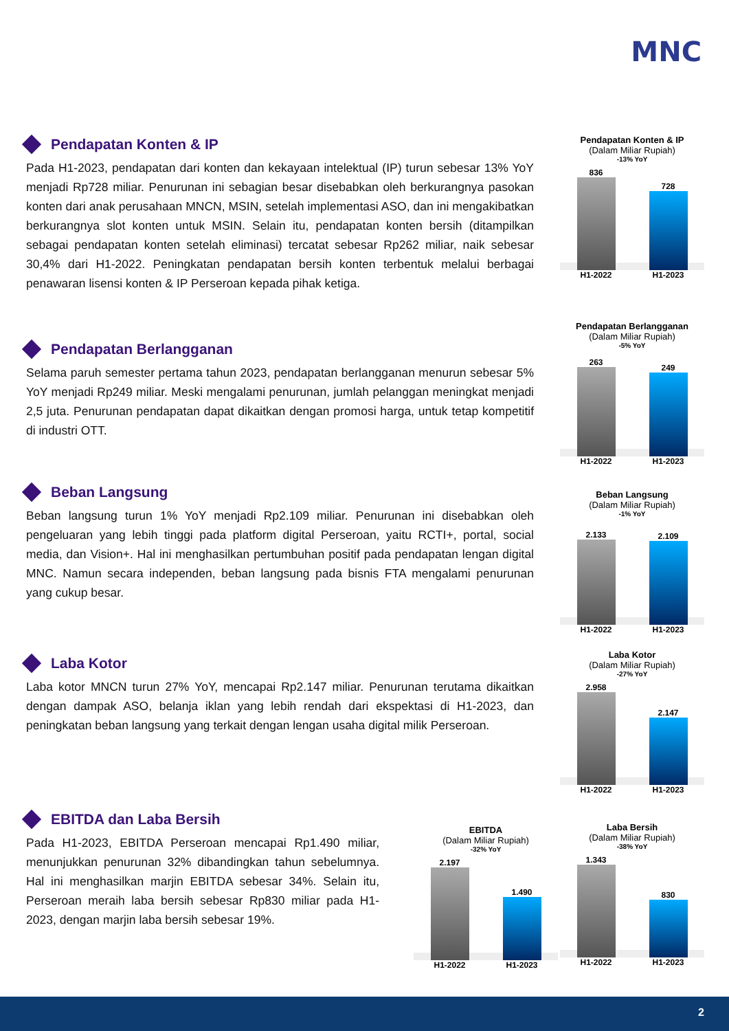MNC
Pendapatan Konten & IP
Pada H1-2023, pendapatan dari konten dan kekayaan intelektual (IP) turun sebesar 13% YoY menjadi Rp728 miliar. Penurunan ini sebagian besar disebabkan oleh berkurangnya pasokan konten dari anak perusahaan MNCN, MSIN, setelah implementasi ASO, dan ini mengakibatkan berkurangnya slot konten untuk MSIN. Selain itu, pendapatan konten bersih (ditampilkan sebagai pendapatan konten setelah eliminasi) tercatat sebesar Rp262 miliar, naik sebesar 30,4% dari H1-2022. Peningkatan pendapatan bersih konten terbentuk melalui berbagai penawaran lisensi konten & IP Perseroan kepada pihak ketiga.
Pendapatan Konten & IP
(Dalam Miliar Rupiah)
-13% YoY
836
728
H1-2022 H1-2023
Pendapatan Berlangganan
Selama paruh semester pertama tahun 2023, pendapatan berlangganan menurun sebesar 5% YoY menjadi Rp249 miliar. Meski mengalami penurunan, jumlah pelanggan meningkat menjadi 2,5 juta. Penurunan pendapatan dapat dikaitkan dengan promosi harga, untuk tetap kompetitif di industri OTT.
Pendapatan Berlangganan
(Dalam Miliar Rupiah)
-5% YoY
263
249
H1-2022 H1-2023
Beban Langsung
Beban langsung turun 1% YoY menjadi Rp2.109 miliar. Penurunan ini disebabkan oleh pengeluaran yang lebih tinggi pada platform digital Perseroan, yaitu RCTI+, portal, social media, dan Vision+. Hal ini menghasilkan pertumbuhan positif pada pendapatan lengan digital MNC. Namun secara independen, beban langsung pada bisnis FTA mengalami penurunan yang cukup besar.
Beban Langsung
(Dalam Miliar Rupiah)
-1% YoY
2.133
2.109
H1-2022 H1-2023
Laba Kotor
Laba kotor MNCN turun 27% YoY, mencapai Rp2.147 miliar. Penurunan terutama dikaitkan dengan dampak ASO, belanja iklan yang lebih rendah dari ekspektasi di H1-2023, dan peningkatan beban langsung yang terkait dengan lengan usaha digital milik Perseroan.
Laba Kotor
(Dalam Miliar Rupiah)
-27% YoY
2.958
2.147
H1-2022 H1-2023
EBITDA dan Laba Bersih
Pada H1-2023, EBITDA Perseroan mencapai Rp1.490 miliar, menunjukkan penurunan 32% dibandingkan tahun sebelumnya. Hal ini menghasilkan marjin EBITDA sebesar 34%. Selain itu, Perseroan meraih laba bersih sebesar Rp830 miliar pada H1- 2023, dengan marjin laba bersih sebesar 19%.
EBITDA
(Dalam Miliar Rupiah)
-32% YoY
2.197
1.490
H1-2022 H1-2023
Laba Bersih
(Dalam Miliar Rupiah)
-38% YoY
1.343
830
H1-2022 H1-2023
2